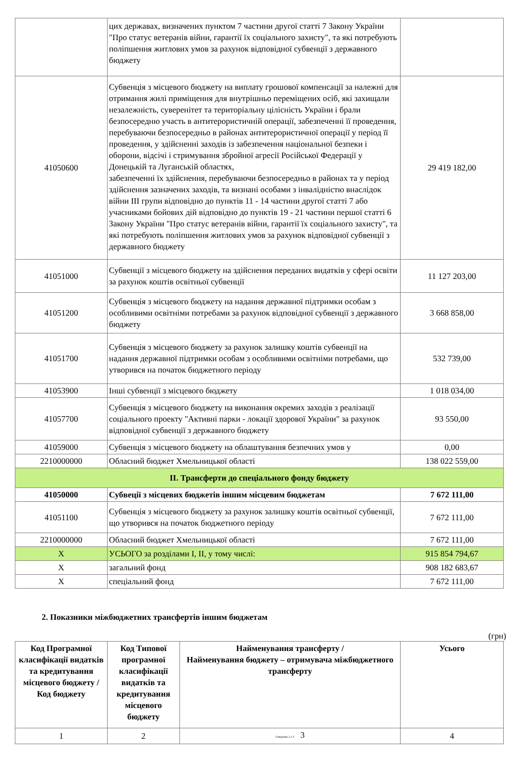| | цих державах, визначених пунктом 7 частини другої статті 7 Закону України "Про статус ветеранів війни, гарантії їх соціального захисту", та які потребують поліпшення житлових умов за рахунок відповідної субвенції з державного бюджету | |
| 41050600 | Субвенція з місцевого бюджету на виплату грошової компенсації за належні для отримання жилі приміщення для внутрішньо переміщених осіб, які захищали незалежність, суверенітет та територіальну цілісність України і брали безпосередню участь в антитерористичній операції, забезпеченні її проведення, перебуваючи безпосередньо в районах антитерористичної операції у період її проведення, у здійсненні заходів із забезпечення національної безпеки і оборони, відсічі і стримування збройної агресії Російської Федерації у Донецькій та Луганській областях, забезпеченні їх здійснення, перебуваючи безпосередньо в районах та у період здійснення зазначених заходів, та визнані особами з інвалідністю внаслідок війни III групи відповідно до пунктів 11 - 14 частини другої статті 7 або учасниками бойових дій відповідно до пунктів 19 - 21 частини першої статті 6 Закону України "Про статус ветеранів війни, гарантії їх соціального захисту", та які потребують поліпшення житлових умов за рахунок відповідної субвенції з державного бюджету | 29 419 182,00 |
| 41051000 | Субвенції з місцевого бюджету на здійснення переданих видатків у сфері освіти за рахунок коштів освітньої субвенції | 11 127 203,00 |
| 41051200 | Субвенція з місцевого бюджету на надання державної підтримки особам з особливими освітніми потребами за рахунок відповідної субвенції з державного бюджету | 3 668 858,00 |
| 41051700 | Субвенція з місцевого бюджету за рахунок залишку коштів субвенції на надання державної підтримки особам з особливими освітніми потребами, що утворився на початок бюджетного періоду | 532 739,00 |
| 41053900 | Інші субвенції з місцевого бюджету | 1 018 034,00 |
| 41057700 | Субвенція з місцевого бюджету на виконання окремих заходів з реалізації соціального проекту "Активні парки - локації здорової України" за рахунок відповідної субвенції з державного бюджету | 93 550,00 |
| 41059000 | Субвенція з місцевого бюджету на облаштування безпечних умов у | 0,00 |
| 2210000000 | Обласний бюджет Хмельницької області | 138 022 559,00 |
| II. Трансферти до спеціального фонду бюджету | | |
| 41050000 | Субвеції з місцевих бюджетів іншим місцевим бюджетам | 7 672 111,00 |
| 41051100 | Субвенція з місцевого бюджету за рахунок залишку коштів освітньої субвенції, що утворився на початок бюджетного періоду | 7 672 111,00 |
| 2210000000 | Обласний бюджет Хмельницької області | 7 672 111,00 |
| X | УСЬОГО за розділами I, II, у тому числі: | 915 854 794,67 |
| X | загальний фонд | 908 182 683,67 |
| X | спеціальний фонд | 7 672 111,00 |
2. Показники міжбюджетних трансфертів іншим бюджетам
(грн)
| Код Програмної класифікації видатків та кредитування місцевого бюджету / Код бюджету | Код Типової програмної класифікації видатків та кредитування місцевого бюджету | Найменування трансферту / Найменування бюджету – отримувача міжбюджетного трансферту | Усього |
| --- | --- | --- | --- |
| 1 | 2 | Сторінка 2 з 3 3 | 4 |